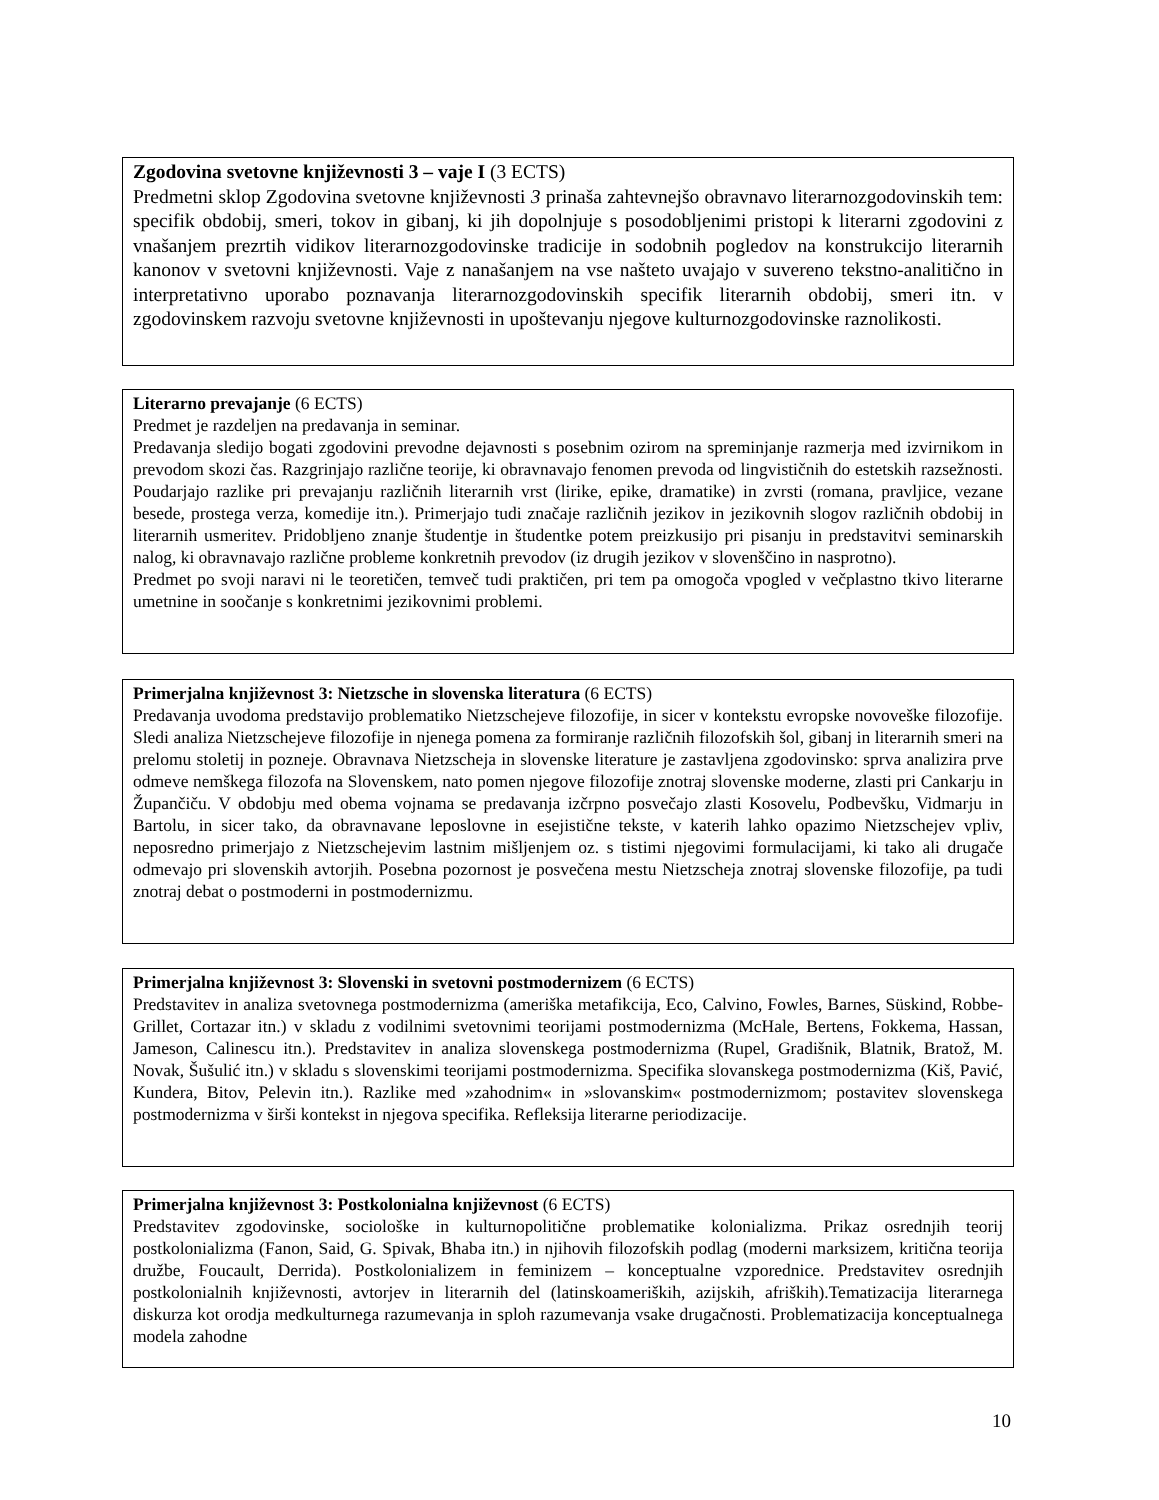Zgodovina svetovne književnosti 3 – vaje I (3 ECTS)
Predmetni sklop Zgodovina svetovne književnosti 3 prinaša zahtevnejšo obravnavo literarnozgodovinskih tem: specifik obdobij, smeri, tokov in gibanj, ki jih dopolnjuje s posodobljenimi pristopi k literarni zgodovini z vnašanjem prezrtih vidikov literarnozgodovinske tradicije in sodobnih pogledov na konstrukcijo literarnih kanonov v svetovni književnosti. Vaje z nanašanjem na vse našteto uvajajo v suvereno tekstno-analitično in interpretativno uporabo poznavanja literarnozgodovinskih specifik literarnih obdobij, smeri itn. v zgodovinskem razvoju svetovne književnosti in upoštevanju njegove kulturnozgodovinske raznolikosti.
Literarno prevajanje (6 ECTS)
Predmet je razdeljen na predavanja in seminar.
Predavanja sledijo bogati zgodovini prevodne dejavnosti s posebnim ozirom na spreminjanje razmerja med izvirnikom in prevodom skozi čas. Razgrinjajo različne teorije, ki obravnavajo fenomen prevoda od lingvističnih do estetskih razsežnosti. Poudarjajo razlike pri prevajanju različnih literarnih vrst (lirike, epike, dramatike) in zvrsti (romana, pravljice, vezane besede, prostega verza, komedije itn.). Primerjajo tudi značaje različnih jezikov in jezikovnih slogov različnih obdobij in literarnih usmeritev. Pridobljeno znanje študentje in študentke potem preizkusijo pri pisanju in predstavitvi seminarskih nalog, ki obravnavajo različne probleme konkretnih prevodov (iz drugih jezikov v slovenščino in nasprotno).
Predmet po svoji naravi ni le teoretičen, temveč tudi praktičen, pri tem pa omogoča vpogled v večplastno tkivo literarne umetnine in soočanje s konkretnimi jezikovnimi problemi.
Primerjalna književnost 3: Nietzsche in slovenska literatura (6 ECTS)
Predavanja uvodoma predstavijo problematiko Nietzschejeve filozofije, in sicer v kontekstu evropske novoveške filozofije. Sledi analiza Nietzschejeve filozofije in njenega pomena za formiranje različnih filozofskih šol, gibanj in literarnih smeri na prelomu stoletij in pozneje. Obravnava Nietzscheja in slovenske literature je zastavljena zgodovinsko: sprva analizira prve odmeve nemškega filozofa na Slovenskem, nato pomen njegove filozofije znotraj slovenske moderne, zlasti pri Cankarju in Župančiču. V obdobju med obema vojnama se predavanja izčrpno posvečajo zlasti Kosovelu, Podbevšku, Vidmarju in Bartolu, in sicer tako, da obravnavane leposlovne in esejistične tekste, v katerih lahko opazimo Nietzschejev vpliv, neposredno primerjajo z Nietzschejevim lastnim mišljenjem oz. s tistimi njegovimi formulacijami, ki tako ali drugače odmevajo pri slovenskih avtorjih. Posebna pozornost je posvečena mestu Nietzscheja znotraj slovenske filozofije, pa tudi znotraj debat o postmoderni in postmodernizmu.
Primerjalna književnost 3: Slovenski in svetovni postmodernizem (6 ECTS)
Predstavitev in analiza svetovnega postmodernizma (ameriška metafikcija, Eco, Calvino, Fowles, Barnes, Süskind, Robbe-Grillet, Cortazar itn.) v skladu z vodilnimi svetovnimi teorijami postmodernizma (McHale, Bertens, Fokkema, Hassan, Jameson, Calinescu itn.). Predstavitev in analiza slovenskega postmodernizma (Rupel, Gradišnik, Blatnik, Bratož, M. Novak, Šušulić itn.) v skladu s slovenskimi teorijami postmodernizma. Specifika slovanskega postmodernizma (Kiš, Pavić, Kundera, Bitov, Pelevin itn.). Razlike med »zahodnim« in »slovanskim« postmodernizmom; postavitev slovenskega postmodernizma v širši kontekst in njegova specifika. Refleksija literarne periodizacije.
Primerjalna književnost 3: Postkolonialna književnost (6 ECTS)
Predstavitev zgodovinske, sociološke in kulturnopolitične problematike kolonializma. Prikaz osrednjih teorij postkolonializma (Fanon, Said, G. Spivak, Bhaba itn.) in njihovih filozofskih podlag (moderni marksizem, kritična teorija družbe, Foucault, Derrida). Postkolonializem in feminizem – konceptualne vzporednice. Predstavitev osrednjih postkolonialnih književnosti, avtorjev in literarnih del (latinskoameriških, azijskih, afriških).Tematizacija literarnega diskurza kot orodja medkulturnega razumevanja in sploh razumevanja vsake drugačnosti. Problematizacija konceptualnega modela zahodne
10